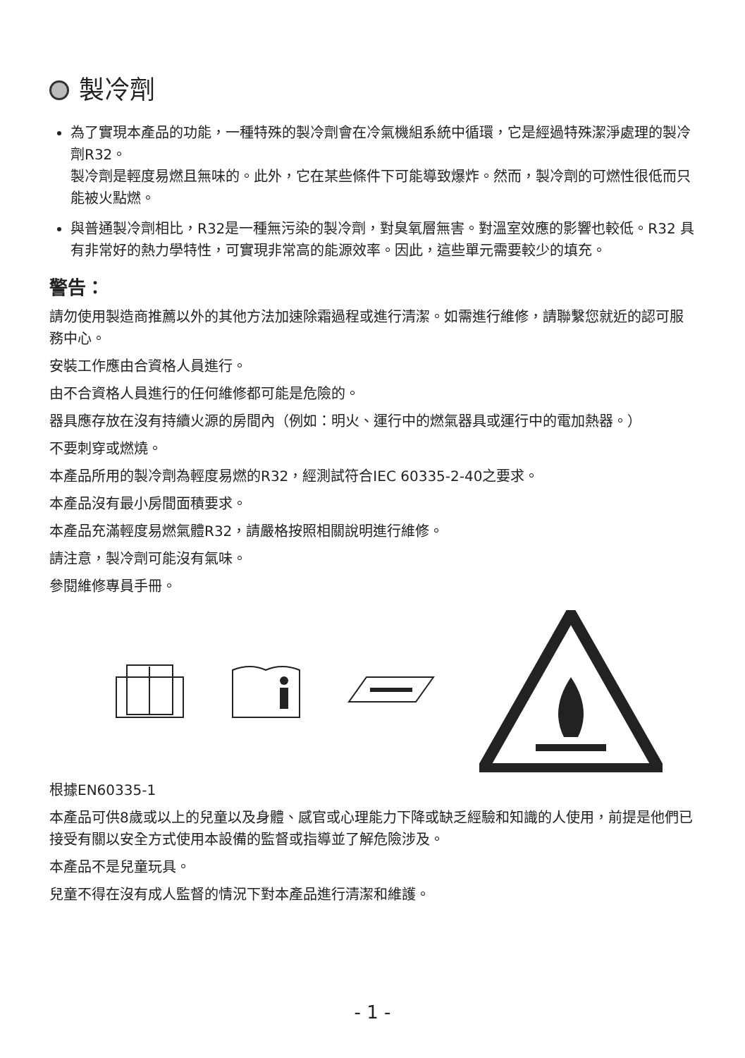製冷劑
為了實現本產品的功能，一種特殊的製冷劑會在冷氣機組系統中循環，它是經過特殊潔淨處理的製冷劑R32。
製冷劑是輕度易燃且無味的。此外，它在某些條件下可能導致爆炸。然而，製冷劑的可燃性很低而只能被火點燃。
與普通製冷劑相比，R32是一種無污染的製冷劑，對臭氧層無害。對溫室效應的影響也較低。R32 具有非常好的熱力學特性，可實現非常高的能源效率。因此，這些單元需要較少的填充。
警告：
請勿使用製造商推薦以外的其他方法加速除霜過程或進行清潔。如需進行維修，請聯繫您就近的認可服務中心。
安裝工作應由合資格人員進行。
由不合資格人員進行的任何維修都可能是危險的。
器具應存放在沒有持續火源的房間內（例如：明火、運行中的燃氣器具或運行中的電加熱器。）
不要刺穿或燃燒。
本產品所用的製冷劑為輕度易燃的R32，經測試符合IEC 60335-2-40之要求。
本產品沒有最小房間面積要求。
本產品充滿輕度易燃氣體R32，請嚴格按照相關說明進行維修。
請注意，製冷劑可能沒有氣味。
參閱維修專員手冊。
根據EN60335-1
本產品可供8歲或以上的兒童以及身體、感官或心理能力下降或缺乏經驗和知識的人使用，前提是他們已接受有關以安全方式使用本設備的監督或指導並了解危險涉及。
本產品不是兒童玩具。
兒童不得在沒有成人監督的情況下對本產品進行清潔和維護。
- 1 -